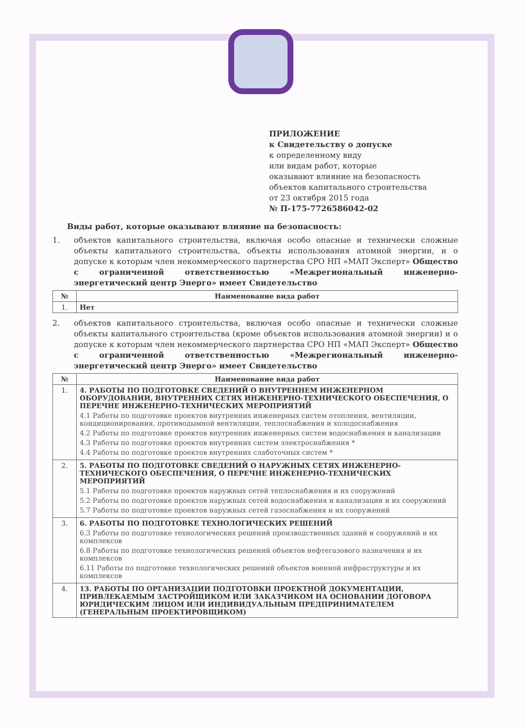ПРИЛОЖЕНИЕ
к Свидетельству о допуске
к определенному виду
или видам работ, которые
оказывают влияние на безопасность
объектов капитального строительства
от 23 октября 2015 года
№ П-175-7726586042-02
Виды работ, которые оказывают влияние на безопасность:
1. объектов капитального строительства, включая особо опасные и технически сложные объекты капитального строительства, объекты использования атомной энергии, и о допуске к которым член некоммерческого партнерства СРО НП «МАП Эксперт» Общество с ограниченной ответственностью «Межрегиональный инженерно-энергетический центр Энерго» имеет Свидетельство
| № | Наименование вида работ |
| --- | --- |
| 1. | Нет |
2. объектов капитального строительства, включая особо опасные и технически сложные объекты капитального строительства (кроме объектов использования атомной энергии) и о допуске к которым член некоммерческого партнерства СРО НП «МАП Эксперт» Общество с ограниченной ответственностью «Межрегиональный инженерно-энергетический центр Энерго» имеет Свидетельство
| № | Наименование вида работ |
| --- | --- |
| 1. | 4. РАБОТЫ ПО ПОДГОТОВКЕ СВЕДЕНИЙ О ВНУТРЕННЕМ ИНЖЕНЕРНОМ ОБОРУДОВАНИИ, ВНУТРЕННИХ СЕТЯХ ИНЖЕНЕРНО-ТЕХНИЧЕСКОГО ОБЕСПЕЧЕНИЯ, О ПЕРЕЧНЕ ИНЖЕНЕРНО-ТЕХНИЧЕСКИХ МЕРОПРИЯТИЙ 4.1 Работы по подготовке проектов внутренних инженерных систем отопления, вентиляции, кондиционирования, противодымной вентиляции, теплоснабжения и холодоснабжения 4.2 Работы по подготовке проектов внутренних инженерных систем водоснабжения и канализации 4.3 Работы по подготовке проектов внутренних систем электроснабжения * 4.4 Работы по подготовке проектов внутренних слаботочных систем * |
| 2. | 5. РАБОТЫ ПО ПОДГОТОВКЕ СВЕДЕНИЙ О НАРУЖНЫХ СЕТЯХ ИНЖЕНЕРНО-ТЕХНИЧЕСКОГО ОБЕСПЕЧЕНИЯ, О ПЕРЕЧНЕ ИНЖЕНЕРНО-ТЕХНИЧЕСКИХ МЕРОПРИЯТИЙ 5.1 Работы по подготовке проектов наружных сетей теплоснабжения и их сооружений 5.2 Работы по подготовке проектов наружных сетей водоснабжения и канализации и их сооружений 5.7 Работы по подготовке проектов наружных сетей газоснабжения и их сооружений |
| 3. | 6. РАБОТЫ ПО ПОДГОТОВКЕ ТЕХНОЛОГИЧЕСКИХ РЕШЕНИЙ 6.3 Работы по подготовке технологических решений производственных зданий и сооружений и их комплексов 6.8 Работы по подготовке технологических решений объектов нефтегазового назначения и их комплексов 6.11 Работы по подготовке технологических решений объектов военной инфраструктуры и их комплексов |
| 4. | 13. РАБОТЫ ПО ОРГАНИЗАЦИИ ПОДГОТОВКИ ПРОЕКТНОЙ ДОКУМЕНТАЦИИ, ПРИВЛЕКАЕМЫМ ЗАСТРОЙЩИКОМ ИЛИ ЗАКАЗЧИКОМ НА ОСНОВАНИИ ДОГОВОРА ЮРИДИЧЕСКИМ ЛИЦОМ ИЛИ ИНДИВИДУАЛЬНЫМ ПРЕДПРИНИМАТЕЛЕМ (ГЕНЕРАЛЬНЫМ ПРОЕКТИРОВЩИКОМ) |